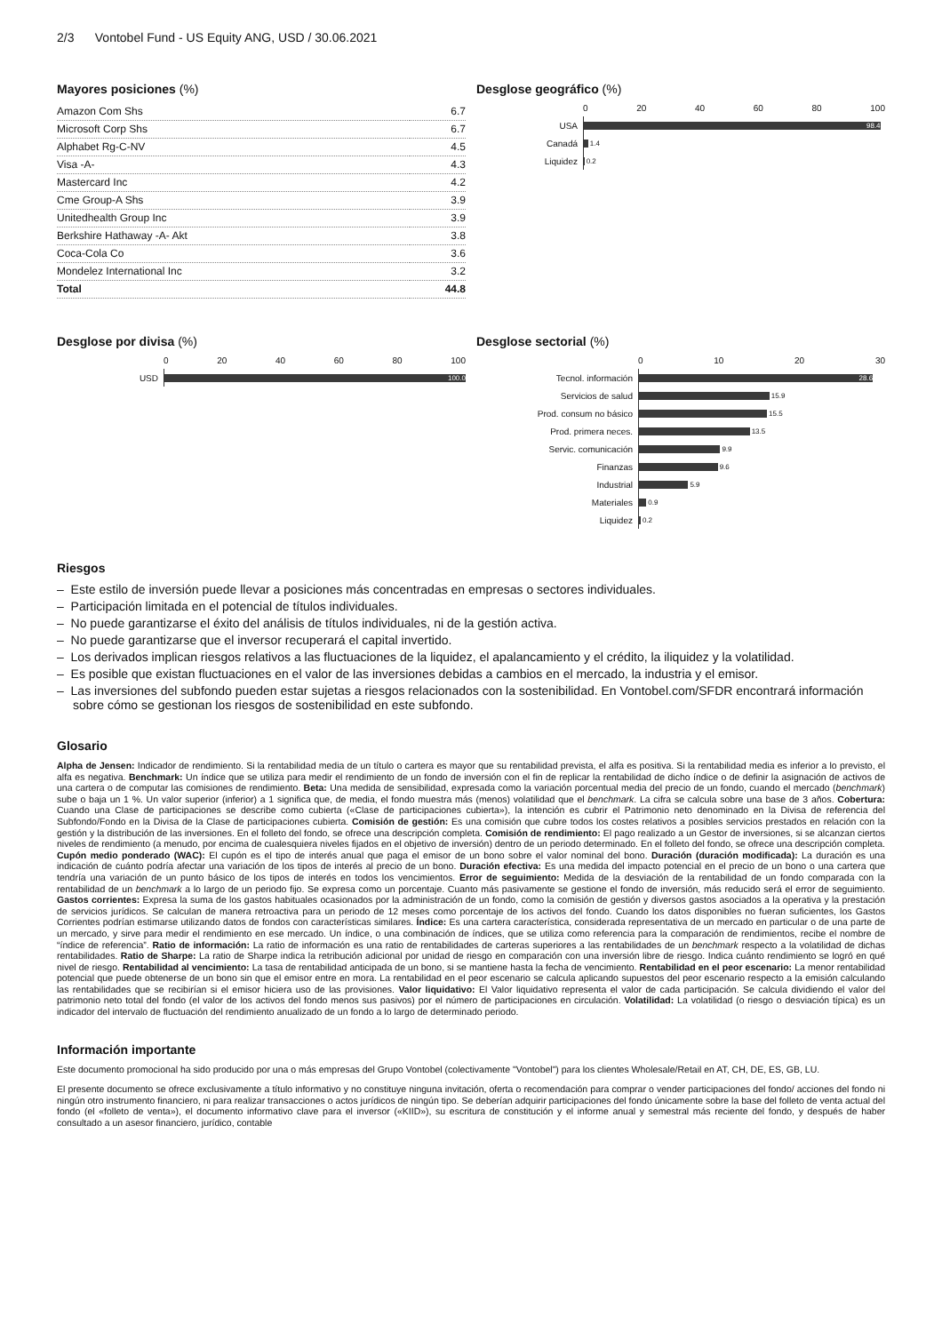2/3 Vontobel Fund - US Equity ANG, USD / 30.06.2021
Mayores posiciones (%)
| Amazon Com Shs | 6.7 |
| Microsoft Corp Shs | 6.7 |
| Alphabet Rg-C-NV | 4.5 |
| Visa -A- | 4.3 |
| Mastercard Inc | 4.2 |
| Cme Group-A Shs | 3.9 |
| Unitedhealth Group Inc | 3.9 |
| Berkshire Hathaway -A- Akt | 3.8 |
| Coca-Cola Co | 3.6 |
| Mondelez International Inc | 3.2 |
| Total | 44.8 |
Desglose geográfico (%)
0 20 40 60 80 100
USA
98.4
Canadá
1.4
Liquidez
0.2
Desglose por divisa (%)
0 20 40 60 80 100
USD
100.0
Desglose sectorial (%)
0 10 20 30
Tecnol. información
28.6
Servicios de salud
15.9
Prod. consum no básico
15.5
Prod. primera neces.
13.5
Servic. comunicación
9.9
Finanzas
9.6
Industrial
5.9
Materiales
0.9
Liquidez
0.2
Riesgos
– Este estilo de inversión puede llevar a posiciones más concentradas en empresas o sectores individuales.
– Participación limitada en el potencial de títulos individuales.
– No puede garantizarse el éxito del análisis de títulos individuales, ni de la gestión activa.
– No puede garantizarse que el inversor recuperará el capital invertido.
– Los derivados implican riesgos relativos a las fluctuaciones de la liquidez, el apalancamiento y el crédito, la iliquidez y la volatilidad.
– Es posible que existan fluctuaciones en el valor de las inversiones debidas a cambios en el mercado, la industria y el emisor.
– Las inversiones del subfondo pueden estar sujetas a riesgos relacionados con la sostenibilidad. En Vontobel.com/SFDR encontrará información sobre cómo se gestionan los riesgos de sostenibilidad en este subfondo.
Glosario
Alpha de Jensen: Indicador de rendimiento. Si la rentabilidad media de un título o cartera es mayor que su rentabilidad prevista, el alfa es positiva. Si la rentabilidad media es inferior a lo previsto, el alfa es negativa. Benchmark: Un índice que se utiliza para medir el rendimiento de un fondo de inversión con el fin de replicar la rentabilidad de dicho índice o de definir la asignación de activos de una cartera o de computar las comisiones de rendimiento. Beta: Una medida de sensibilidad, expresada como la variación porcentual media del precio de un fondo, cuando el mercado (benchmark) sube o baja un 1 %. Un valor superior (inferior) a 1 significa que, de media, el fondo muestra más (menos) volatilidad que el benchmark. La cifra se calcula sobre una base de 3 años. Cobertura: Cuando una Clase de participaciones se describe como cubierta («Clase de participaciones cubierta»), la intención es cubrir el Patrimonio neto denominado en la Divisa de referencia del Subfondo/Fondo en la Divisa de la Clase de participaciones cubierta. Comisión de gestión: Es una comisión que cubre todos los costes relativos a posibles servicios prestados en relación con la gestión y la distribución de las inversiones. En el folleto del fondo, se ofrece una descripción completa. Comisión de rendimiento: El pago realizado a un Gestor de inversiones, si se alcanzan ciertos niveles de rendimiento (a menudo, por encima de cualesquiera niveles fijados en el objetivo de inversión) dentro de un periodo determinado. En el folleto del fondo, se ofrece una descripción completa. Cupón medio ponderado (WAC): El cupón es el tipo de interés anual que paga el emisor de un bono sobre el valor nominal del bono. Duración (duración modificada): La duración es una indicación de cuánto podría afectar una variación de los tipos de interés al precio de un bono. Duración efectiva: Es una medida del impacto potencial en el precio de un bono o una cartera que tendría una variación de un punto básico de los tipos de interés en todos los vencimientos. Error de seguimiento: Medida de la desviación de la rentabilidad de un fondo comparada con la rentabilidad de un benchmark a lo largo de un periodo fijo. Se expresa como un porcentaje. Cuanto más pasivamente se gestione el fondo de inversión, más reducido será el error de seguimiento. Gastos corrientes: Expresa la suma de los gastos habituales ocasionados por la administración de un fondo, como la comisión de gestión y diversos gastos asociados a la operativa y la prestación de servicios jurídicos. Se calculan de manera retroactiva para un periodo de 12 meses como porcentaje de los activos del fondo. Cuando los datos disponibles no fueran suficientes, los Gastos Corrientes podrían estimarse utilizando datos de fondos con características similares. Índice: Es una cartera característica, considerada representativa de un mercado en particular o de una parte de un mercado, y sirve para medir el rendimiento en ese mercado. Un índice, o una combinación de índices, que se utiliza como referencia para la comparación de rendimientos, recibe el nombre de “índice de referencia”. Ratio de información: La ratio de información es una ratio de rentabilidades de carteras superiores a las rentabilidades de un benchmark respecto a la volatilidad de dichas rentabilidades. Ratio de Sharpe: La ratio de Sharpe indica la retribución adicional por unidad de riesgo en comparación con una inversión libre de riesgo. Indica cuánto rendimiento se logró en qué nivel de riesgo. Rentabilidad al vencimiento: La tasa de rentabilidad anticipada de un bono, si se mantiene hasta la fecha de vencimiento. Rentabilidad en el peor escenario: La menor rentabilidad potencial que puede obtenerse de un bono sin que el emisor entre en mora. La rentabilidad en el peor escenario se calcula aplicando supuestos del peor escenario respecto a la emisión calculando las rentabilidades que se recibirían si el emisor hiciera uso de las provisiones. Valor liquidativo: El Valor liquidativo representa el valor de cada participación. Se calcula dividiendo el valor del patrimonio neto total del fondo (el valor de los activos del fondo menos sus pasivos) por el número de participaciones en circulación. Volatilidad: La volatilidad (o riesgo o desviación típica) es un indicador del intervalo de fluctuación del rendimiento anualizado de un fondo a lo largo de determinado periodo.
Información importante
Este documento promocional ha sido producido por una o más empresas del Grupo Vontobel (colectivamente "Vontobel") para los clientes Wholesale/Retail en AT, CH, DE, ES, GB, LU.
El presente documento se ofrece exclusivamente a título informativo y no constituye ninguna invitación, oferta o recomendación para comprar o vender participaciones del fondo/ acciones del fondo ni ningún otro instrumento financiero, ni para realizar transacciones o actos jurídicos de ningún tipo. Se deberían adquirir participaciones del fondo únicamente sobre la base del folleto de venta actual del fondo (el «folleto de venta»), el documento informativo clave para el inversor («KIID»), su escritura de constitución y el informe anual y semestral más reciente del fondo, y después de haber consultado a un asesor financiero, jurídico, contable